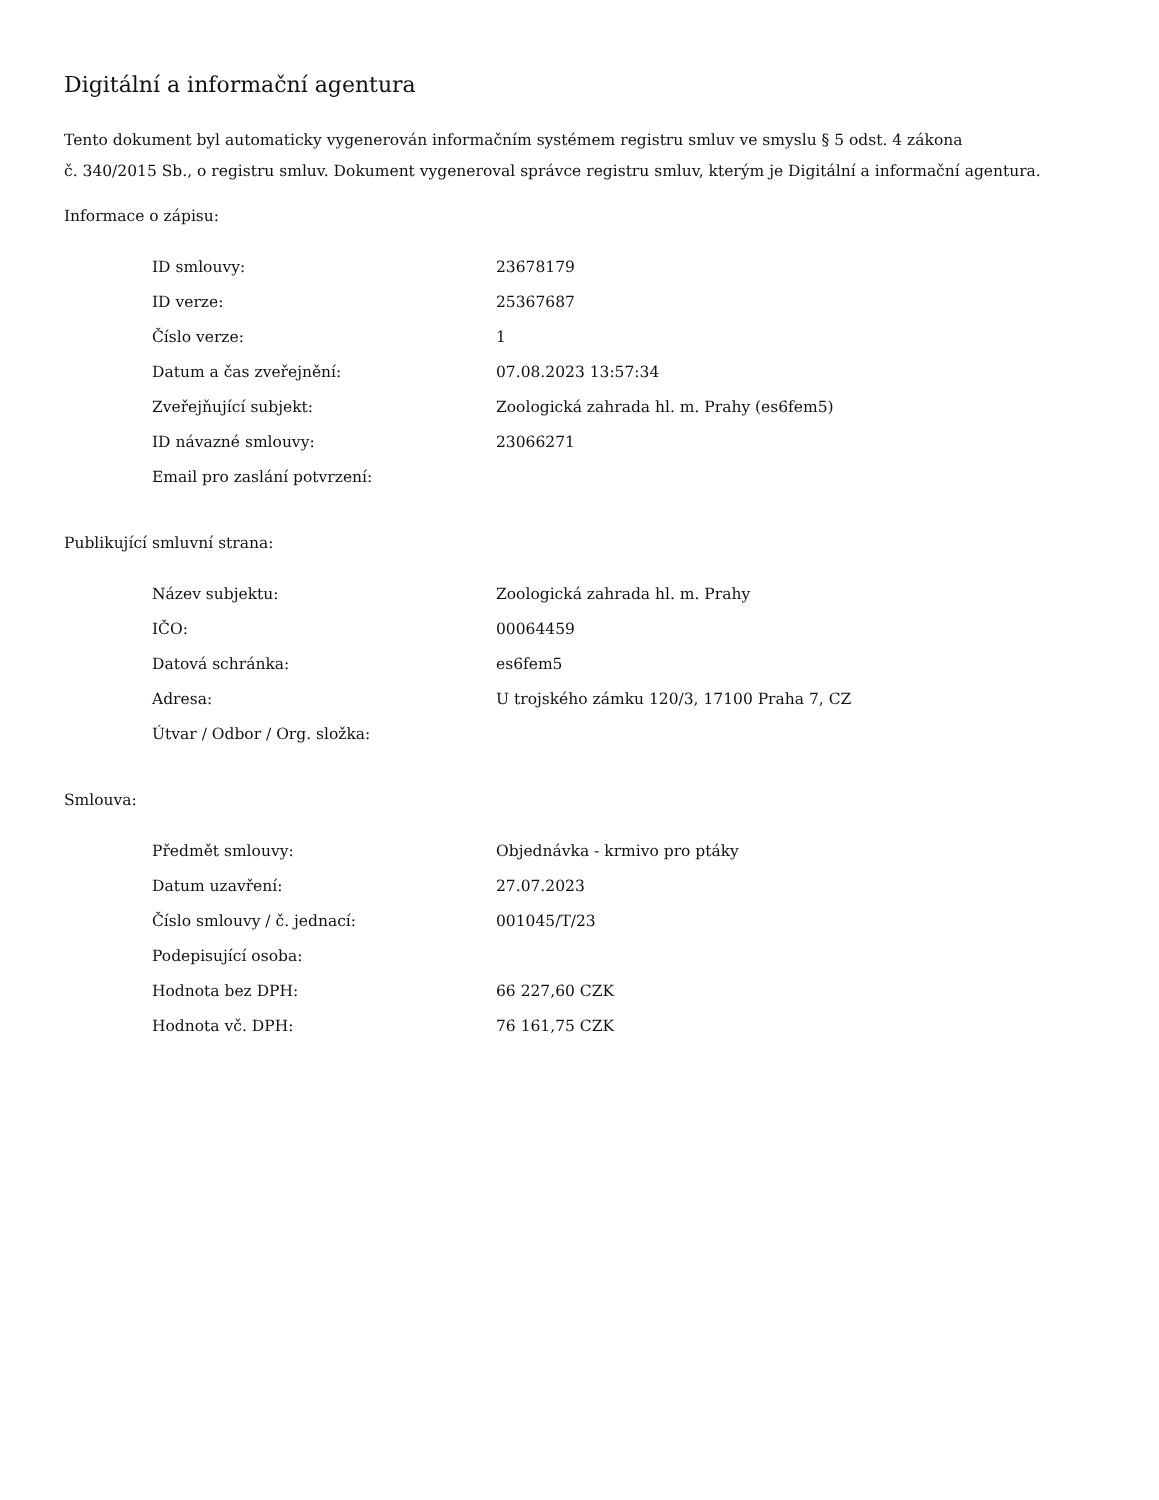Digitální a informační agentura
Tento dokument byl automaticky vygenerován informačním systémem registru smluv ve smyslu § 5 odst. 4 zákona
č. 340/2015 Sb., o registru smluv. Dokument vygeneroval správce registru smluv, kterým je Digitální a informační agentura.
Informace o zápisu:
| ID smlouvy: | 23678179 |
| ID verze: | 25367687 |
| Číslo verze: | 1 |
| Datum a čas zveřejnění: | 07.08.2023 13:57:34 |
| Zveřejňující subjekt: | Zoologická zahrada hl. m. Prahy (es6fem5) |
| ID návazné smlouvy: | 23066271 |
| Email pro zaslání potvrzení: | |
Publikující smluvní strana:
| Název subjektu: | Zoologická zahrada hl. m. Prahy |
| IČO: | 00064459 |
| Datová schránka: | es6fem5 |
| Adresa: | U trojského zámku 120/3, 17100 Praha 7, CZ |
| Útvar / Odbor / Org. složka: | |
Smlouva:
| Předmět smlouvy: | Objednávka - krmivo pro ptáky |
| Datum uzavření: | 27.07.2023 |
| Číslo smlouvy / č. jednací: | 001045/T/23 |
| Podepisující osoba: | |
| Hodnota bez DPH: | 66 227,60 CZK |
| Hodnota vč. DPH: | 76 161,75 CZK |